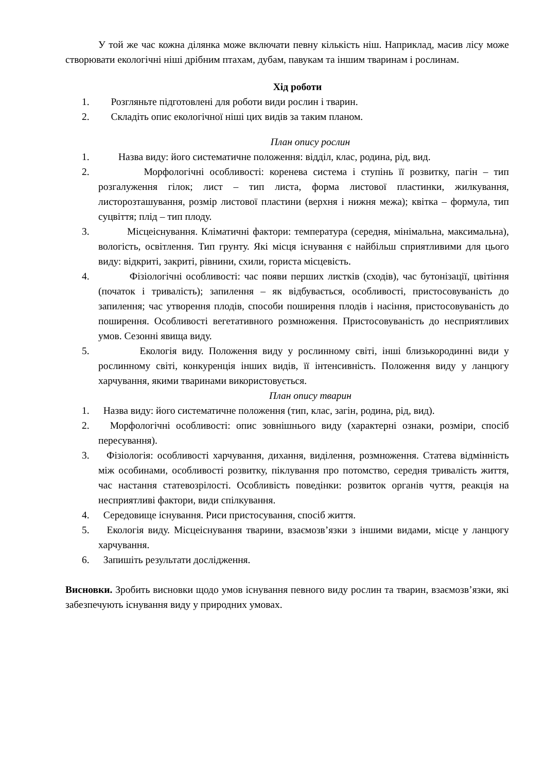У той же час кожна ділянка може включати певну кількість ніш. Наприклад, масив лісу може створювати екологічні ніші дрібним птахам, дубам, павукам та іншим тваринам і рослинам.
Хід роботи
1. Розгляньте підготовлені для роботи види рослин і тварин.
2. Складіть опис екологічної ніші цих видів за таким планом.
План опису рослин
1. Назва виду: його систематичне положення: відділ, клас, родина, рід, вид.
2. Морфологічні особливості: коренева система і ступінь її розвитку, пагін – тип розгалуження гілок; лист – тип листа, форма листової пластинки, жилкування, листорозташування, розмір листової пластини (верхня і нижня межа); квітка – формула, тип суцвіття; плід – тип плоду.
3. Місцеіснування. Кліматичні фактори: температура (середня, мінімальна, максимальна), вологість, освітлення. Тип грунту. Які місця існування є найбільш сприятливими для цього виду: відкриті, закриті, рівнини, схили, гориста місцевість.
4. Фізіологічні особливості: час появи перших листків (сходів), час бутонізації, цвітіння (початок і тривалість); запилення – як відбувається, особливості, пристосовуваність до запилення; час утворення плодів, способи поширення плодів і насіння, пристосовуваність до поширення. Особливості вегетативного розмноження. Пристосовуваність до несприятливих умов. Сезонні явища виду.
5. Екологія виду. Положення виду у рослинному світі, інші близькородинні види у рослинному світі, конкуренція інших видів, її інтенсивність. Положення виду у ланцюгу харчування, якими тваринами використовується.
План опису тварин
1. Назва виду: його систематичне положення (тип, клас, загін, родина, рід, вид).
2. Морфологічні особливості: опис зовнішнього виду (характерні ознаки, розміри, спосіб пересування).
3. Фізіологія: особливості харчування, дихання, виділення, розмноження. Статева відмінність між особинами, особливості розвитку, піклування про потомство, середня тривалість життя, час настання статевозрілості. Особливість поведінки: розвиток органів чуття, реакція на несприятливі фактори, види спілкування.
4. Середовище існування. Риси пристосування, спосіб життя.
5. Екологія виду. Місцеіснування тварини, взаємозв’язки з іншими видами, місце у ланцюгу харчування.
6. Запишіть результати дослідження.
Висновки. Зробить висновки щодо умов існування певного виду рослин та тварин, взаємозв’язки, які забезпечують існування виду у природних умовах.